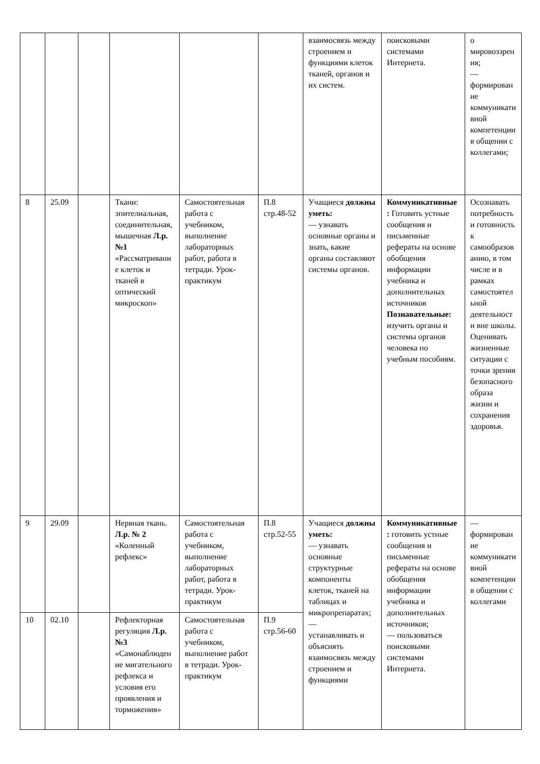| | | | | | | взаимосвязь между строением и функциями клеток тканей, органов и их систем. | поисковыми системами Интернета. | о мировоззрения; — формирование коммуникативной компетенции в общении с коллегами; |
| 8 | 25.09 | | Ткани: эпителиальная, соединительная, мышечная Л.р. №1 «Рассматривание клеток и тканей в оптический микроскоп» | Самостоятельная работа с учебником, выполнение лабораторных работ, работа в тетради. Урок-практикум | П.8 стр.48-52 | Учащиеся должны уметь: — узнавать основные органы и знать, какие органы составляют системы органов. | Коммуникативные: Готовить устные сообщения и письменные рефераты на основе обобщения информации учебника и дополнительных источников Познавательные: изучить органы и системы органов человека по учебным пособиям. | Осознавать потребность и готовность к самообразованию, в том числе и в рамках самостоятельной деятельности вне школы. Оценивать жизненные ситуации с точки зрения безопасного образа жизни и сохранения здоровья. |
| 9 | 29.09 | | Нервная ткань. Л.р. № 2 «Коленный рефлекс» | Самостоятельная работа с учебником, выполнение лабораторных работ, работа в тетради. Урок-практикум | П.8 стр.52-55 | Учащиеся должны уметь: — узнавать основные структурные компоненты клеток, тканей на таблицах и микропрепаратах; — устанавливать и объяснять взаимосвязь между строением и функциями | Коммуникативные: готовить устные сообщения и письменные рефераты на основе обобщения информации учебника и дополнительных источников; — пользоваться поисковыми системами Интернета. | — формирование коммуникативной компетенции в общении с коллегами |
| 10 | 02.10 | | Рефлекторная регуляция Л.р. №3 «Самонаблюдение мигательного рефлекса и условия его проявления и торможения» | Самостоятельная работа с учебником, выполнение работ в тетради. Урок-практикум | П.9 стр.56-60 | | | |